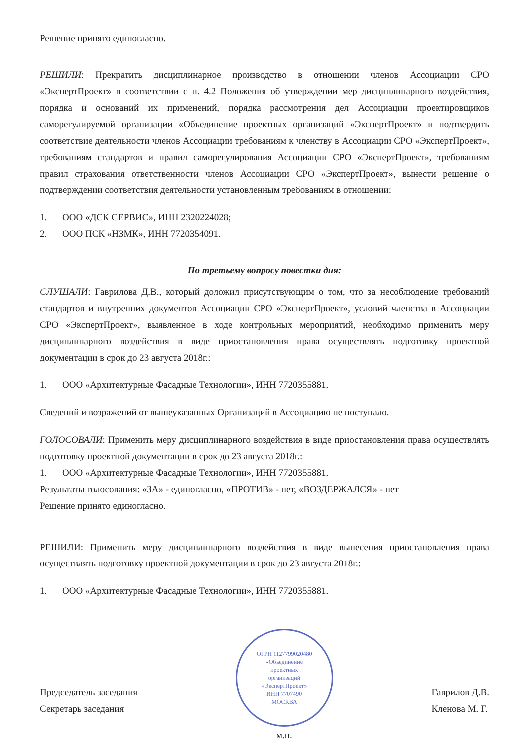Решение принято единогласно.
РЕШИЛИ: Прекратить дисциплинарное производство в отношении членов Ассоциации СРО «ЭкспертПроект» в соответствии с п. 4.2 Положения об утверждении мер дисциплинарного воздействия, порядка и оснований их применений, порядка рассмотрения дел Ассоциации проектировщиков саморегулируемой организации «Объединение проектных организаций «ЭкспертПроект» и подтвердить соответствие деятельности членов Ассоциации требованиям к членству в Ассоциации СРО «ЭкспертПроект», требованиям стандартов и правил саморегулирования Ассоциации СРО «ЭкспертПроект», требованиям правил страхования ответственности членов Ассоциации СРО «ЭкспертПроект», вынести решение о подтверждении соответствия деятельности установленным требованиям в отношении:
1. ООО «ДСК СЕРВИС», ИНН 2320224028;
2. ООО ПСК «НЗМК», ИНН 7720354091.
По третьему вопросу повестки дня:
СЛУШАЛИ: Гаврилова Д.В., который доложил присутствующим о том, что за несоблюдение требований стандартов и внутренних документов Ассоциации СРО «ЭкспертПроект», условий членства в Ассоциации СРО «ЭкспертПроект», выявленное в ходе контрольных мероприятий, необходимо применить меру дисциплинарного воздействия в виде приостановления права осуществлять подготовку проектной документации в срок до 23 августа 2018г.:
1. ООО «Архитектурные Фасадные Технологии», ИНН 7720355881.
Сведений и возражений от вышеуказанных Организаций в Ассоциацию не поступало.
ГОЛОСОВАЛИ: Применить меру дисциплинарного воздействия в виде приостановления права осуществлять подготовку проектной документации в срок до 23 августа 2018г.:
1. ООО «Архитектурные Фасадные Технологии», ИНН 7720355881.
Результаты голосования: «ЗА» - единогласно, «ПРОТИВ» - нет, «ВОЗДЕРЖАЛСЯ» - нет
Решение принято единогласно.
РЕШИЛИ: Применить меру дисциплинарного воздействия в виде вынесения приостановления права осуществлять подготовку проектной документации в срок до 23 августа 2018г.:
1. ООО «Архитектурные Фасадные Технологии», ИНН 7720355881.
Председатель заседания
Секретарь заседания
ОГРН 1127799020480
«Объединение
проектных
организаций
«ЭкспертПроект»
ИНН 7707490
МОСКВА
м.п.
Гаврилов Д.В.
Кленова М. Г.